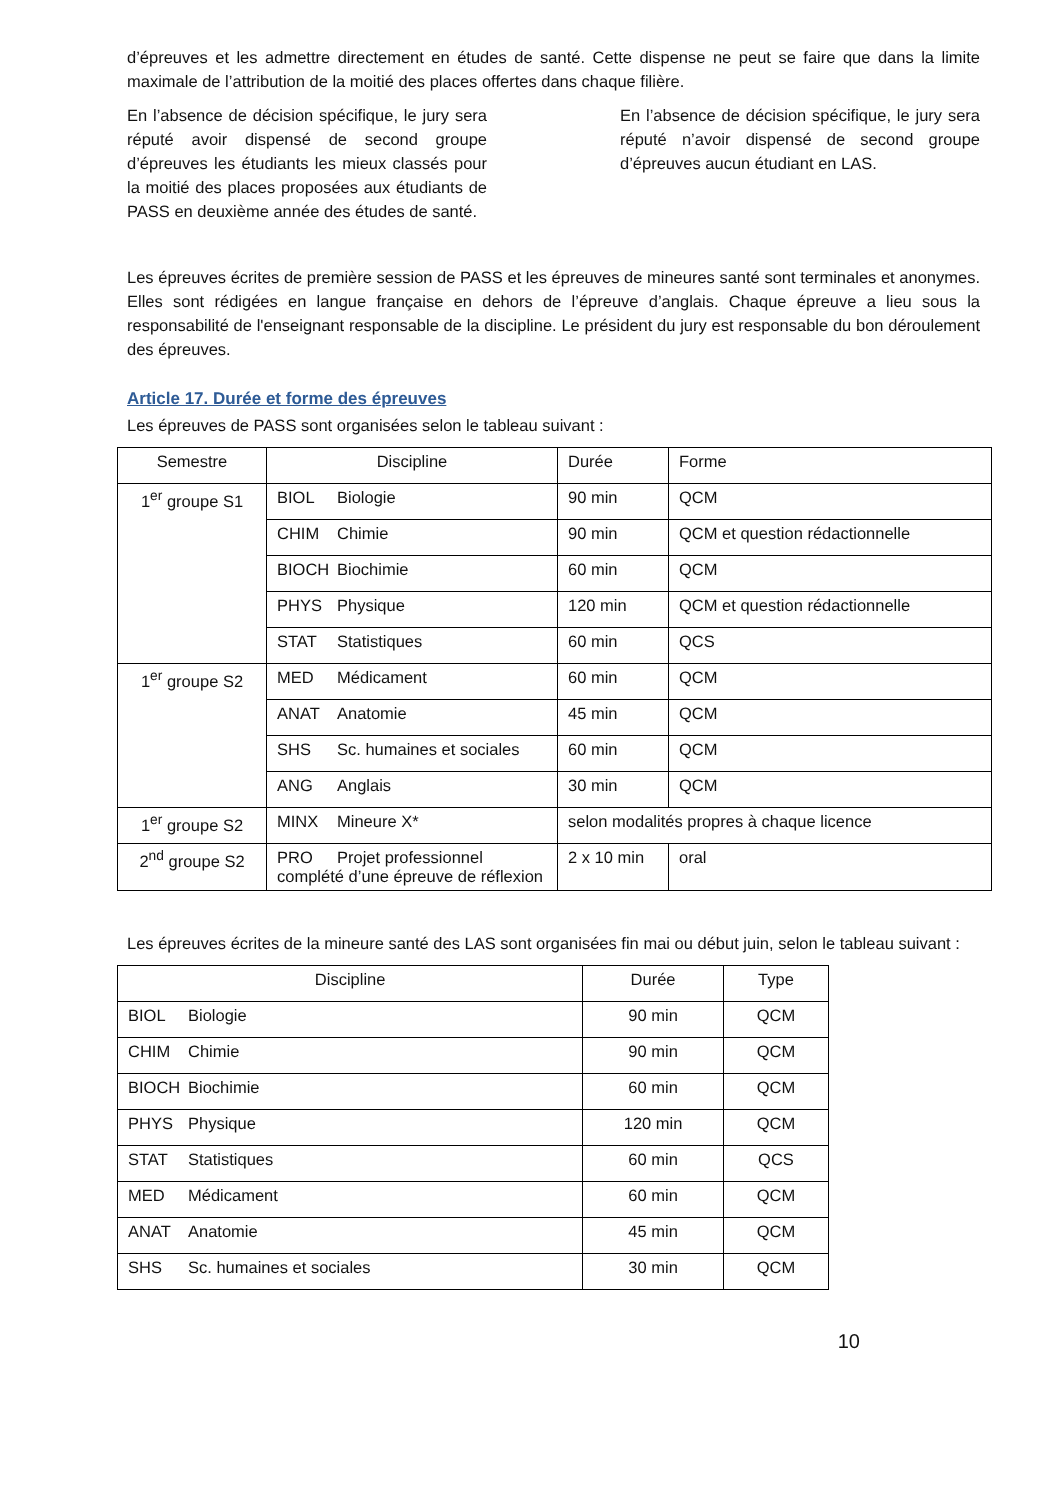d’épreuves et les admettre directement en études de santé. Cette dispense ne peut se faire que dans la limite maximale de l’attribution de la moitié des places offertes dans chaque filière.
En l’absence de décision spécifique, le jury sera réputé avoir dispensé de second groupe d’épreuves les étudiants les mieux classés pour la moitié des places proposées aux étudiants de PASS en deuxième année des études de santé.
En l’absence de décision spécifique, le jury sera réputé n’avoir dispensé de second groupe d’épreuves aucun étudiant en LAS.
Les épreuves écrites de première session de PASS et les épreuves de mineures santé sont terminales et anonymes. Elles sont rédigées en langue française en dehors de l’épreuve d’anglais. Chaque épreuve a lieu sous la responsabilité de l'enseignant responsable de la discipline. Le président du jury est responsable du bon déroulement des épreuves.
Article 17. Durée et forme des épreuves
Les épreuves de PASS sont organisées selon le tableau suivant :
| Semestre | Discipline | Durée | Forme |
| --- | --- | --- | --- |
| 1<sup>er</sup> groupe S1 | BIOL Biologie | 90 min | QCM |
| | CHIM Chimie | 90 min | QCM et question rédactionnelle |
| | BIOCH Biochimie | 60 min | QCM |
| | PHYS Physique | 120 min | QCM et question rédactionnelle |
| | STAT Statistiques | 60 min | QCS |
| 1<sup>er</sup> groupe S2 | MED Médicament | 60 min | QCM |
| | ANAT Anatomie | 45 min | QCM |
| | SHS Sc. humaines et sociales | 60 min | QCM |
| | ANG Anglais | 30 min | QCM |
| 1<sup>er</sup> groupe S2 | MINX Mineure X* | selon modalités propres à chaque licence | |
| 2<sup>nd</sup> groupe S2 | PRO Projet professionnel complété d’une épreuve de réflexion | 2 x 10 min | oral |
Les épreuves écrites de la mineure santé des LAS sont organisées fin mai ou début juin, selon le tableau suivant :
| Discipline | Durée | Type |
| --- | --- | --- |
| BIOL Biologie | 90 min | QCM |
| CHIM Chimie | 90 min | QCM |
| BIOCH Biochimie | 60 min | QCM |
| PHYS Physique | 120 min | QCM |
| STAT Statistiques | 60 min | QCS |
| MED Médicament | 60 min | QCM |
| ANAT Anatomie | 45 min | QCM |
| SHS Sc. humaines et sociales | 30 min | QCM |
10